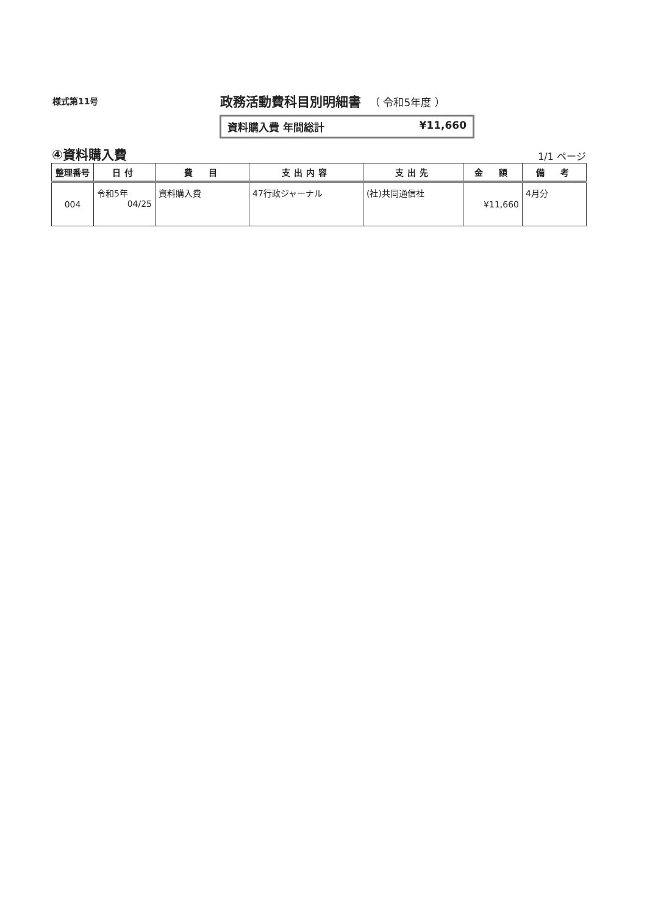様式第11号
政務活動費科目別明細書 （ 令和5年度 ）
資料購入費 年間総計 ¥11,660
④資料購入費
1/1 ページ
| 整理番号 | 日付 | 費 目 | 支出内容 | 支出先 | 金 額 | 備 考 |
| --- | --- | --- | --- | --- | --- | --- |
| 004 | 令和5年 04/25 | 資料購入費 | 47行政ジャーナル | (社)共同通信社 | ¥11,660 | 4月分 |